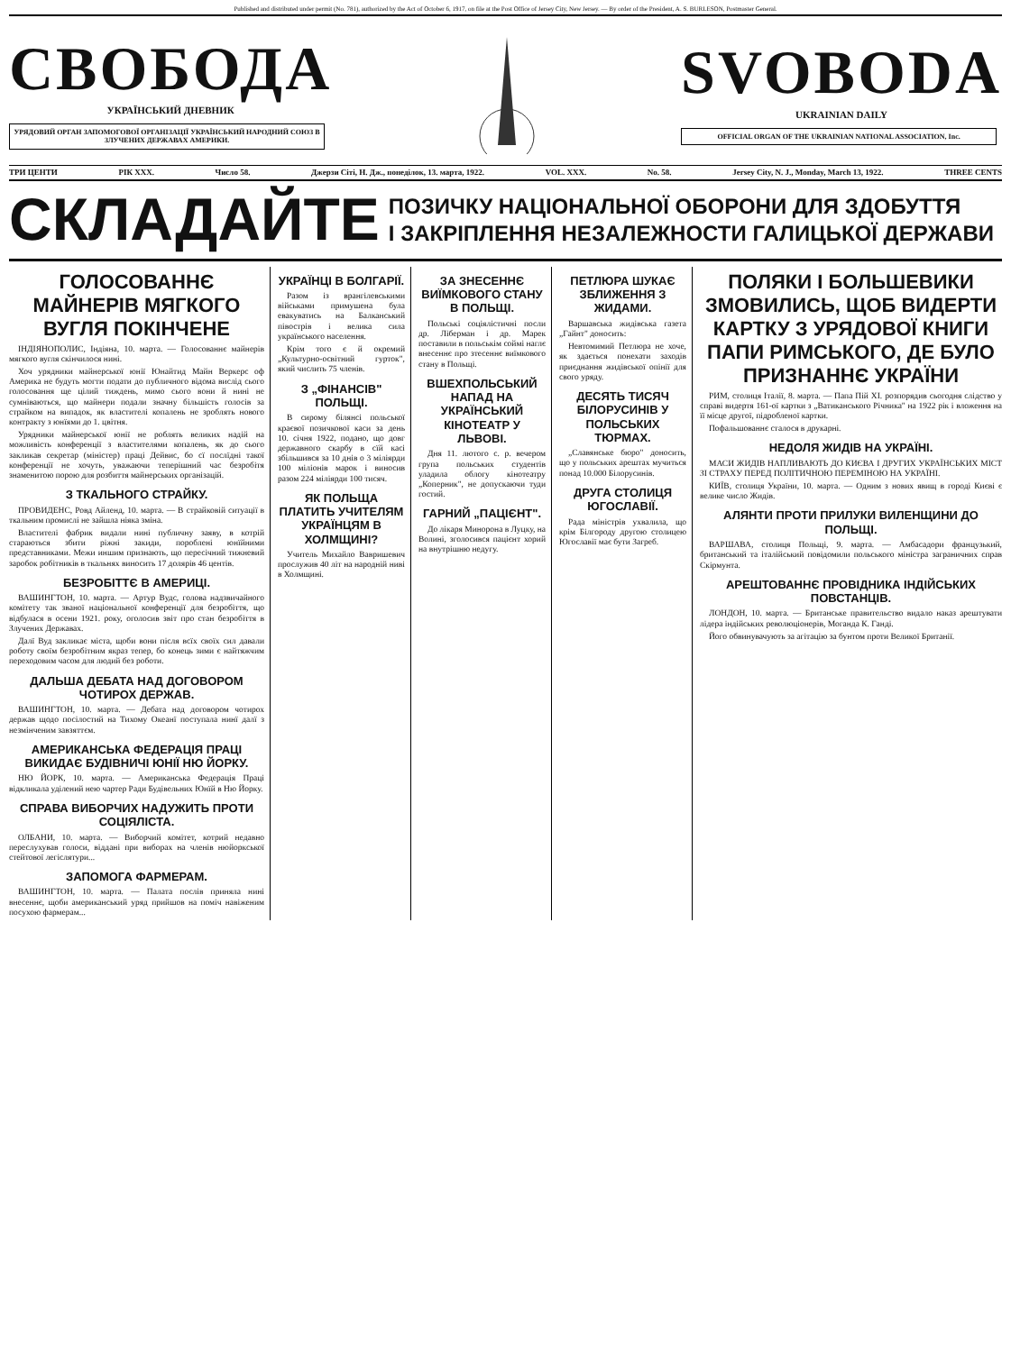Published and distributed under permit (No. 781), authorized by the Act of October 6, 1917, on file at the Post Office of Jersey City, New Jersey. — By order of the President, A. S. BURLESON, Postmaster General.
СВОБОДА
УКРАЇНСЬКИЙ ДНЕВНИК
УРЯДОВИЙ ОРГАН ЗАПОМОГОВОЇ ОРГАНІЗАЦІЇ УКРАЇНСЬКИЙ НАРОДНИЙ СОЮЗ В ЗЛУЧЕНИХ ДЕРЖАВАХ АМЕРИКИ.
SVOBODA
UKRAINIAN DAILY
OFFICIAL ORGAN OF THE UKRAINIAN NATIONAL ASSOCIATION, Inc.
ТРИ ЦЕНТИ РІК XXX. Число 58. Джерзи Сіті, Н. Дж., понеділок, 13. марта, 1922. VOL. XXX. No. 58. Jersey City, N. J., Monday, March 13, 1922. THREE CENTS
СКЛАДАЙТЕ
ПОЗИЧКУ НАЦІОНАЛЬНОЇ ОБОРОНИ ДЛЯ ЗДОБУТТЯ
І ЗАКРІПЛЕННЯ НЕЗАЛЕЖНОСТИ ГАЛИЦЬКОЇ ДЕРЖАВИ
ГОЛОСОВАННЄ МАЙНЕРІВ МЯГКОГО ВУГЛЯ ПОКІНЧЕНЕ
ІНДІЯНОПОЛИС, Індіяна, 10. марта. — Голосованнє майнерів мягкого вугля скінчилося нині.
Хоч урядники майнерської юнії Юнайтид Майн Веркерс оф Америка не будуть могти подати до публичного відома вислід сього голосовання ще цілий тиждень, мимо сього вони й нині не сумніваються, що майнери подали значну більшість голосів за страйком на випадок, як властителі копалень не зроблять нового контракту з юнїями до 1. цвітня.
Урядники майнерської юнії не роблять великих надій на можливість конференції з властителями копалень, як до сього закликав секретар (міністер) праці Дейвис, бо сї послїдні такої конференції не хочуть, уважаючи теперішний час безробітя знаменитою порою для розбиття майнерських організацій.
З ТКАЛЬНОГО СТРАЙКУ.
ПРОВИДЕНС, Ровд Айленд, 10. марта. — В страйковій ситуації в ткальним промислі не зайшла ніяка зміна.
Властителі фабрик видали нині публичну заяву, в котрій стараються збити ріжні закиди, пороблені юнїйними представниками. Межи иншим признають, що пересічний тижневий заробок робітників в ткальнях виносить 17 долярів 46 центів.
БЕЗРОБІТТЄ В АМЕРИЦІ.
ВАШИНГТОН, 10. марта. — Артур Вудс, голова надзвичайного комітету так званої національної конференції для безробіття, що відбулася в осени 1921. року, оголосив звіт про стан безробіття в Злучених Державах.
Далї Вуд закликає міста, щоби вони після всїх своїх сил давали роботу своїм безробітним якраз тепер, бо конець зими є найтяжчим переходовим часом для людий без роботи.
ДАЛЬША ДЕБАТА НАД ДОГОВОРОМ ЧОТИРОХ ДЕРЖАВ.
ВАШИНГТОН, 10. марта. — Дебата над договором чотирох держав щодо посілостий на Тихому Океанї поступала нинї далї з незмінченим завзяттєм.
АМЕРИКАНСЬКА ФЕДЕРАЦІЯ ПРАЦІ ВИКИДАЄ БУДІВНИЧІ ЮНІЇ НЮ ЙОРКУ.
НЮ ЙОРК, 10. марта. — Американська Федерація Праці відкликала уділений нею чартер Ради Будівельних Юнїй в Ню Йорку.
СПРАВА ВИБОРЧИХ НАДУЖИТЬ ПРОТИ СОЦІЯЛІСТА.
ОЛБАНИ, 10. марта. — Виборчий комітет, котрий недавно переслухував голоси, віддані при виборах на членів нюйоркської стейтової легіслятури...
ЗАПОМОГА ФАРМЕРАМ.
ВАШИНГТОН, 10. марта. — Палата послів приняла нині внесеннє, щоби американський уряд прийшов на поміч навіженим посухою фармерам...
УКРАЇНЦІ В БОЛГАРІЇ.
Разом із врангілевськими військами примушена була евакуватись на Балканський півострів і велика сила українського населення.
Крім того є й окремий „Культурно-освітний гурток", який числить 75 членів.
З „ФІНАНСІВ" ПОЛЬЩІ.
В сирому білянсі польської краєвої позичкової каси за день 10. січня 1922, подано, що довг державного скарбу в сїй касі збільшився за 10 днів о 3 міліярди 100 міліонів марок і виносив разом 224 міліярди 100 тисяч.
ЯК ПОЛЬЩА ПЛАТИТЬ УЧИТЕЛЯМ УКРАЇНЦЯМ В ХОЛМЩИНІ?
Учитель Михайло Вавришевич прослужив 40 літ на народній ниві в Холмщині.
ЗА ЗНЕСЕННЄ ВИЇМКОВОГО СТАНУ В ПОЛЬЩІ.
Польські соціялістичні посли др. Ліберман і др. Марек поставили в польськім соймі наглє внесеннє про зтесеннє виїмкового стану в Польщі.
ВШЕХПОЛЬСЬКИЙ НАПАД НА УКРАЇНСЬКИЙ КІНОТЕАТР У ЛЬВОВІ.
Дня 11. лютого с. р. вечером група польських студентів уладила облогу кінотеатру „Коперник", не допускаючи туди гостий.
ГАРНИЙ „ПАЦІЄНТ".
До лікаря Минорона в Луцку, на Волині, зголосився пацієнт хорий на внутрішню недугу.
ПЕТЛЮРА ШУКАЄ ЗБЛИЖЕННЯ З ЖИДАМИ.
Варшавська жидівська газета „Гайнт" доносить:
Невтомимий Петлюра не хоче, як здається понехати заходів приєднання жидівської опінії для свого уряду.
ДЕСЯТЬ ТИСЯЧ БІЛОРУСИНІВ У ПОЛЬСЬКИХ ТЮРМАХ.
„Славянське бюро" доносить, що у польських арештах мучиться понад 10.000 Білорусинів.
ДРУГА СТОЛИЦЯ ЮГОСЛАВІЇ.
Рада міністрів ухвалила, що крім Білгороду другою столицею Югославії має бути Загреб.
ПОЛЯКИ І БОЛЬШЕВИКИ ЗМОВИЛИСЬ, ЩОБ ВИДЕРТИ КАРТКУ З УРЯДОВОЇ КНИГИ ПАПИ РИМСЬКОГО, ДЕ БУЛО ПРИЗНАННЄ УКРАЇНИ
РИМ, столиця Італії, 8. марта. — Папа Пій XI. розпорядив сьогодня слідство у справі видертя 161-ої картки з „Ватиканського Річника" на 1922 рік і вложення на її місце другої, підробленої картки.
Пофальшованнє сталося в друкарні.
НЕДОЛЯ ЖИДІВ НА УКРАЇНІ.
МАСИ ЖИДІВ НАПЛИВАЮТЬ ДО КИЄВА І ДРУГИХ УКРАЇНСЬКИХ МІСТ ЗІ СТРАХУ ПЕРЕД ПОЛІТИЧНОЮ ПЕРЕМІНОЮ НА УКРАЇНІ.
КИЇВ, столиця України, 10. марта. — Одним з нових явищ в городі Києві є велике число Жидів.
АЛЯНТИ ПРОТИ ПРИЛУКИ ВИЛЕНЩИНИ ДО ПОЛЬЩІ.
ВАРШАВА, столиця Польщі, 9. марта. — Амбасадори французький, британський та італійський повідомили польського міністра заграничних справ Скірмунта.
АРЕШТОВАННЄ ПРОВІДНИКА ІНДІЙСЬКИХ ПОВСТАНЦІВ.
ЛОНДОН, 10. марта. — Британське правительство видало наказ арештувати лідера індійських революціонерів, Моганда К. Ганді.
Його обвинувачують за агітацію за бунтом проти Великої Британії.